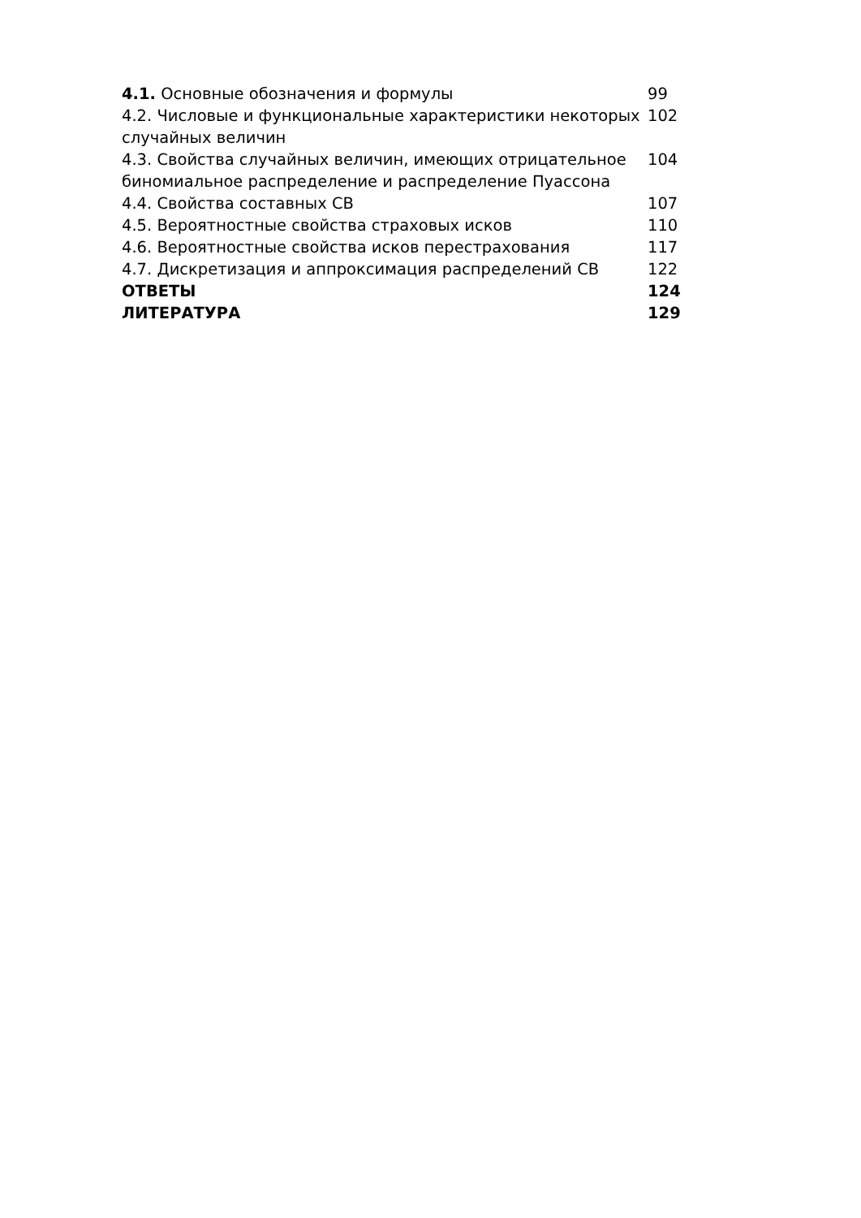| 4.1. Основные обозначения и формулы | 99 |
| 4.2. Числовые и функциональные характеристики некоторых случайных величин | 102 |
| 4.3. Свойства случайных величин, имеющих отрицательное биномиальное распределение и распределение Пуассона | 104 |
| 4.4. Свойства составных СВ | 107 |
| 4.5. Вероятностные свойства страховых исков | 110 |
| 4.6. Вероятностные свойства исков перестрахования | 117 |
| 4.7. Дискретизация и аппроксимация распределений СВ | 122 |
| ОТВЕТЫ | 124 |
| ЛИТЕРАТУРА | 129 |